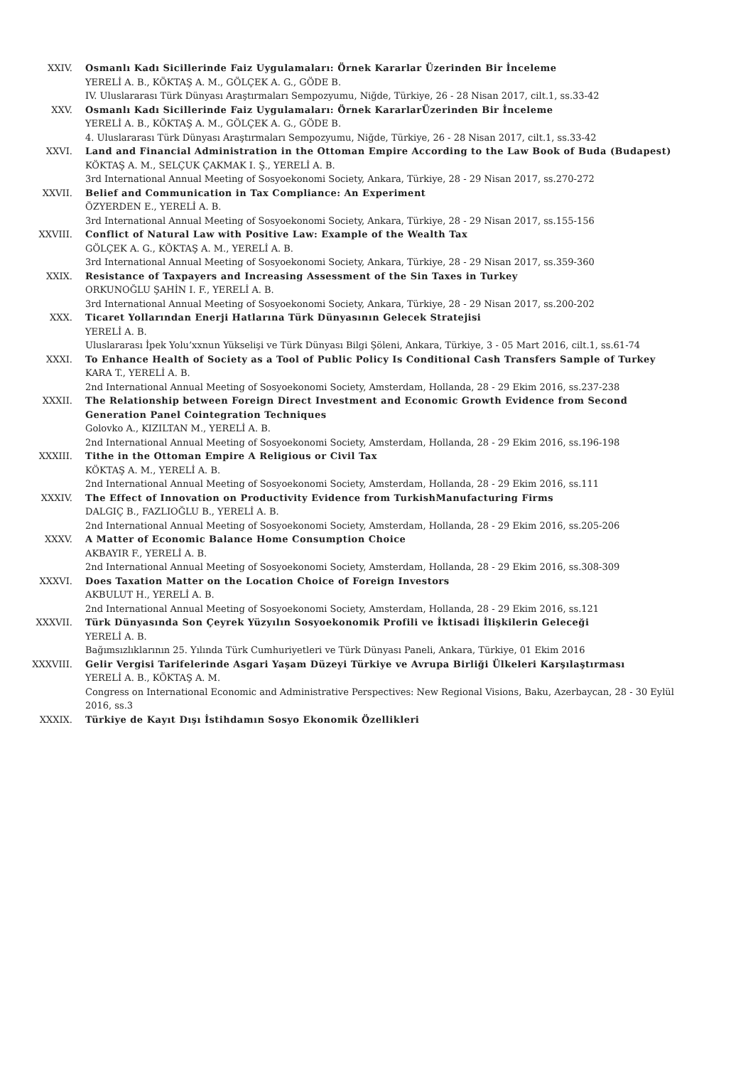XXIV. Osmanlı Kadı Sicillerinde Faiz Uygulamaları: Örnek Kararlar Üzerinden Bir İnceleme
YERELİ A. B., KÖKTAŞ A. M., GÖLÇEK A. G., GÖDE B.
IV. Uluslararası Türk Dünyası Araştırmaları Sempozyumu, Niğde, Türkiye, 26 - 28 Nisan 2017, cilt.1, ss.33-42
XXV. Osmanlı Kadı Sicillerinde Faiz Uygulamaları: Örnek KararlarÜzerinden Bir İnceleme
YERELİ A. B., KÖKTAŞ A. M., GÖLÇEK A. G., GÖDE B.
4. Uluslararası Türk Dünyası Araştırmaları Sempozyumu, Niğde, Türkiye, 26 - 28 Nisan 2017, cilt.1, ss.33-42
XXVI. Land and Financial Administration in the Ottoman Empire According to the Law Book of Buda (Budapest)
KÖKTAŞ A. M., SELÇUK ÇAKMAK I. Ş., YERELİ A. B.
3rd International Annual Meeting of Sosyoekonomi Society, Ankara, Türkiye, 28 - 29 Nisan 2017, ss.270-272
XXVII. Belief and Communication in Tax Compliance: An Experiment
ÖZYERDEN E., YERELİ A. B.
3rd International Annual Meeting of Sosyoekonomi Society, Ankara, Türkiye, 28 - 29 Nisan 2017, ss.155-156
XXVIII. Conflict of Natural Law with Positive Law: Example of the Wealth Tax
GÖLÇEK A. G., KÖKTAŞ A. M., YERELİ A. B.
3rd International Annual Meeting of Sosyoekonomi Society, Ankara, Türkiye, 28 - 29 Nisan 2017, ss.359-360
XXIX. Resistance of Taxpayers and Increasing Assessment of the Sin Taxes in Turkey
ORKUNOĞLU ŞAHİN I. F., YERELİ A. B.
3rd International Annual Meeting of Sosyoekonomi Society, Ankara, Türkiye, 28 - 29 Nisan 2017, ss.200-202
XXX. Ticaret Yollarından Enerji Hatlarına Türk Dünyasının Gelecek Stratejisi
YERELİ A. B.
Uluslararası İpek Yolu’xxnun Yükselişi ve Türk Dünyası Bilgi Şöleni, Ankara, Türkiye, 3 - 05 Mart 2016, cilt.1, ss.61-74
XXXI. To Enhance Health of Society as a Tool of Public Policy Is Conditional Cash Transfers Sample of Turkey
KARA T., YERELİ A. B.
2nd International Annual Meeting of Sosyoekonomi Society, Amsterdam, Hollanda, 28 - 29 Ekim 2016, ss.237-238
XXXII. The Relationship between Foreign Direct Investment and Economic Growth Evidence from Second Generation Panel Cointegration Techniques
Golovko A., KIZILTAN M., YERELİ A. B.
2nd International Annual Meeting of Sosyoekonomi Society, Amsterdam, Hollanda, 28 - 29 Ekim 2016, ss.196-198
XXXIII. Tithe in the Ottoman Empire A Religious or Civil Tax
KÖKTAŞ A. M., YERELİ A. B.
2nd International Annual Meeting of Sosyoekonomi Society, Amsterdam, Hollanda, 28 - 29 Ekim 2016, ss.111
XXXIV. The Effect of Innovation on Productivity Evidence from TurkishManufacturing Firms
DALGIÇ B., FAZLIOĞLU B., YERELİ A. B.
2nd International Annual Meeting of Sosyoekonomi Society, Amsterdam, Hollanda, 28 - 29 Ekim 2016, ss.205-206
XXXV. A Matter of Economic Balance Home Consumption Choice
AKBAYIR F., YERELİ A. B.
2nd International Annual Meeting of Sosyoekonomi Society, Amsterdam, Hollanda, 28 - 29 Ekim 2016, ss.308-309
XXXVI. Does Taxation Matter on the Location Choice of Foreign Investors
AKBULUT H., YERELİ A. B.
2nd International Annual Meeting of Sosyoekonomi Society, Amsterdam, Hollanda, 28 - 29 Ekim 2016, ss.121
XXXVII. Türk Dünyasında Son Çeyrek Yüzyılın Sosyoekonomik Profili ve İktisadi İlişkilerin Geleceği
YERELİ A. B.
Bağımsızlıklarının 25. Yılında Türk Cumhuriyetleri ve Türk Dünyası Paneli, Ankara, Türkiye, 01 Ekim 2016
XXXVIII. Gelir Vergisi Tarifelerinde Asgari Yaşam Düzeyi Türkiye ve Avrupa Birliği Ülkeleri Karşılaştırması
YERELİ A. B., KÖKTAŞ A. M.
Congress on International Economic and Administrative Perspectives: New Regional Visions, Baku, Azerbaycan, 28 - 30 Eylül 2016, ss.3
XXXIX. Türkiye de Kayıt Dışı İstihdamın Sosyo Ekonomik Özellikleri